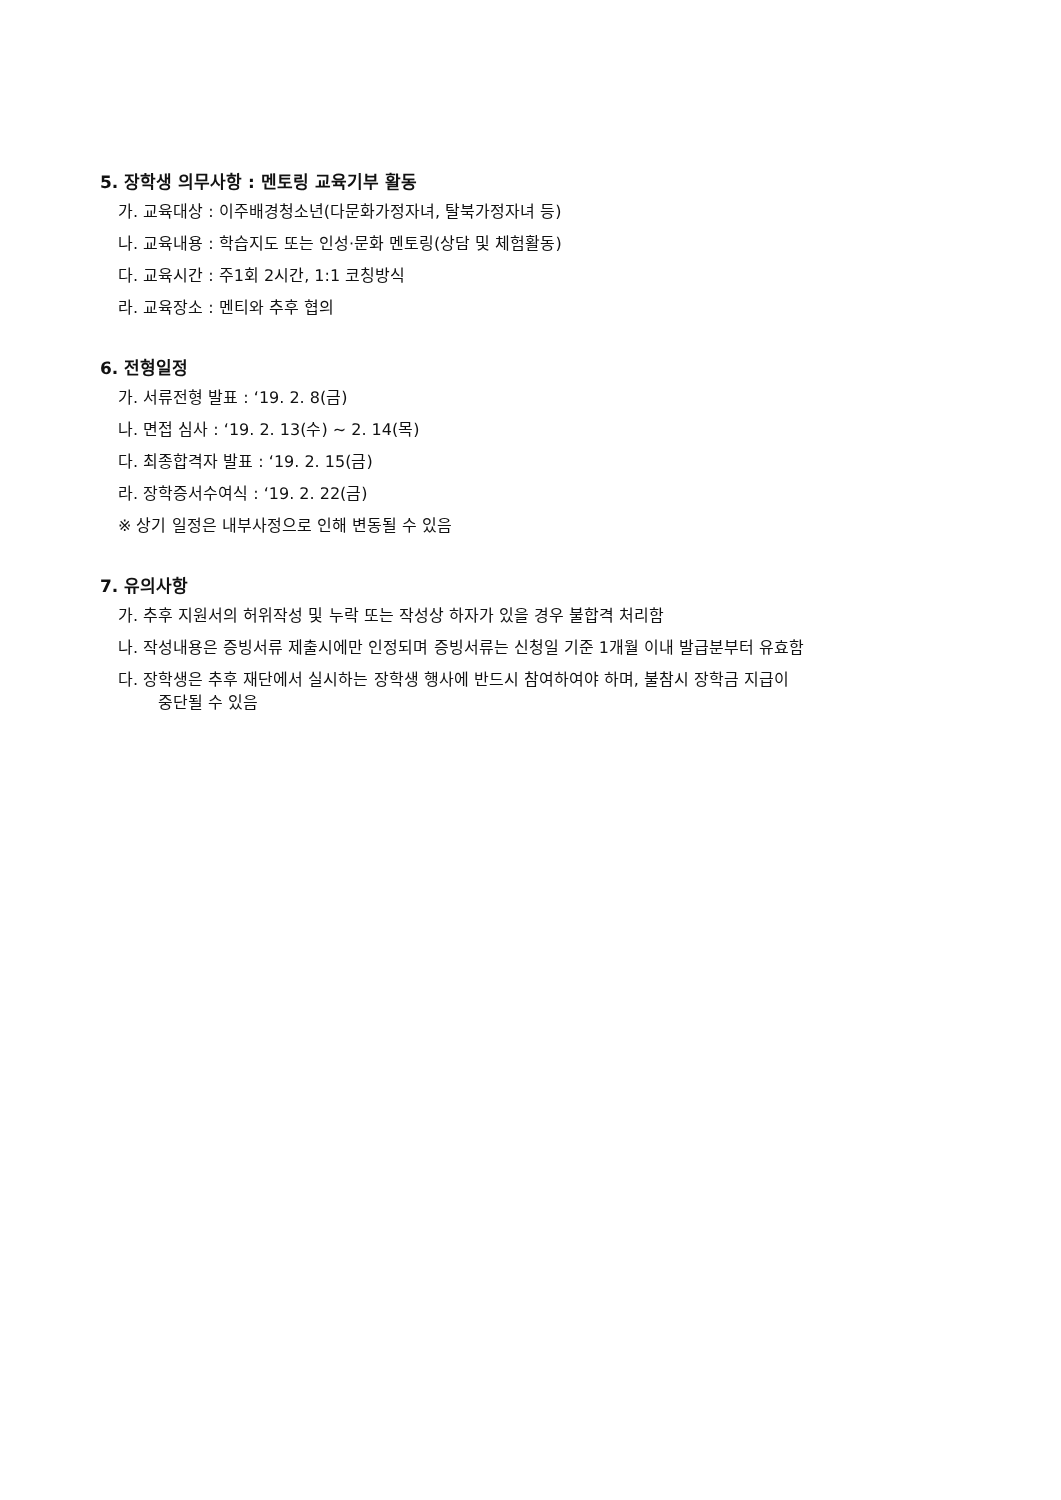5. 장학생 의무사항 : 멘토링 교육기부 활동
가. 교육대상 : 이주배경청소년(다문화가정자녀, 탈북가정자녀 등)
나. 교육내용 : 학습지도 또는 인성·문화 멘토링(상담 및 체험활동)
다. 교육시간 : 주1회 2시간, 1:1 코칭방식
라. 교육장소 : 멘티와 추후 협의
6. 전형일정
가. 서류전형 발표 : ‘19. 2. 8(금)
나. 면접 심사 : ‘19. 2. 13(수) ~ 2. 14(목)
다. 최종합격자 발표 : ‘19. 2. 15(금)
라. 장학증서수여식 : ‘19. 2. 22(금)
※ 상기 일정은 내부사정으로 인해 변동될 수 있음
7. 유의사항
가. 추후 지원서의 허위작성 및 누락 또는 작성상 하자가 있을 경우 불합격 처리함
나. 작성내용은 증빙서류 제출시에만 인정되며 증빙서류는 신청일 기준 1개월 이내 발급분부터 유효함
다. 장학생은 추후 재단에서 실시하는 장학생 행사에 반드시 참여하여야 하며, 불참시 장학금 지급이
중단될 수 있음